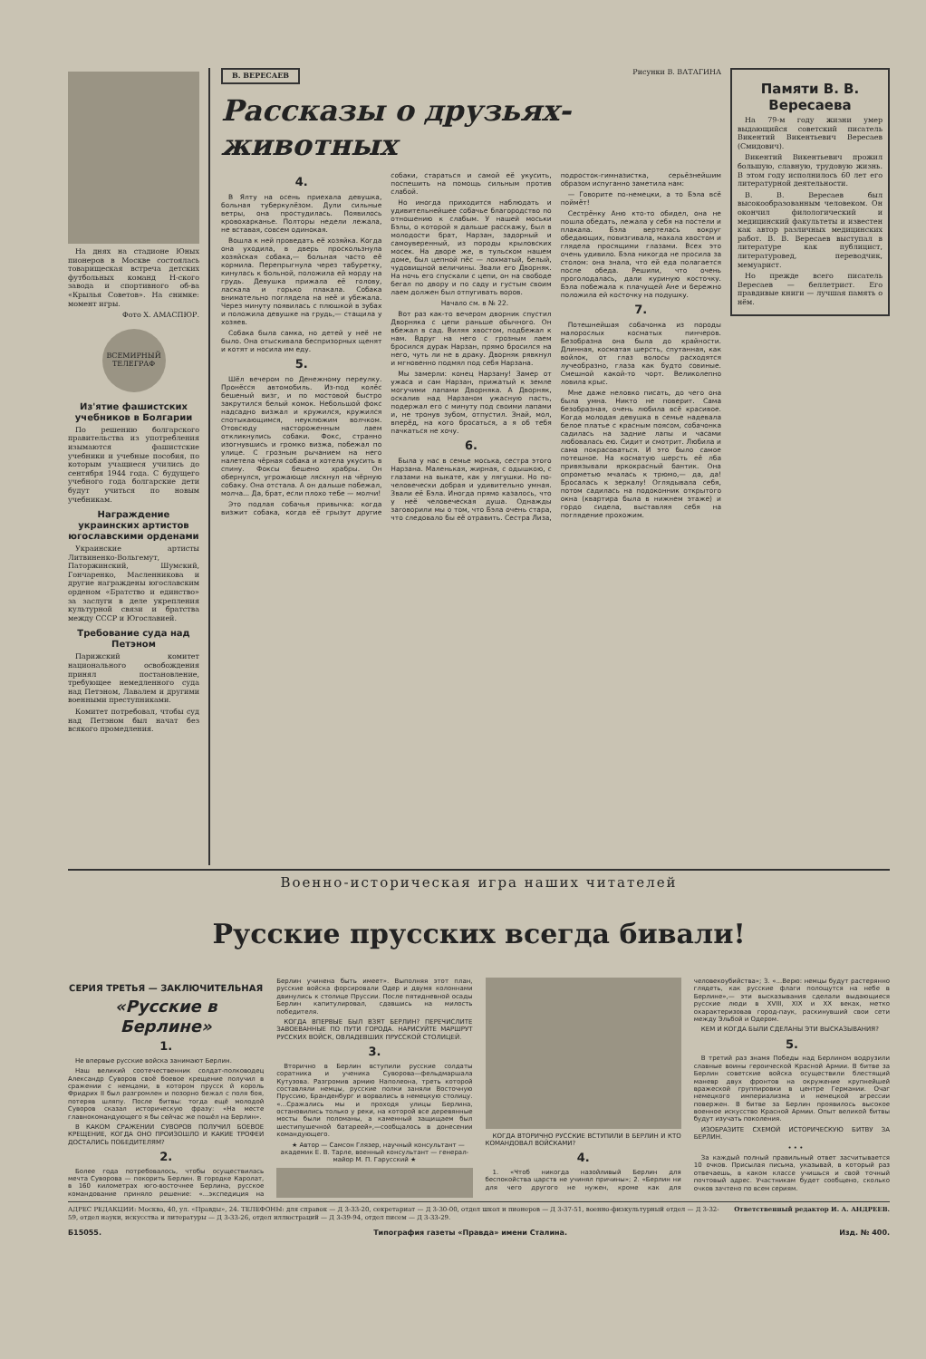На днях на стадионе Юных пионеров в Москве состоялась товарищеская встреча детских футбольных команд Н-ского завода и спортивного об-ва «Крылья Советов». На снимке: момент игры.
Фото Х. АМАСПЮР.
ВСЕМИРНЫЙ ТЕЛЕГРАФ
Из'ятие фашистских учебников в Болгарии
По решению болгарского правительства из употребления изымаются фашистские учебники и учебные пособия, по которым учащиеся учились до сентября 1944 года. С будущего учебного года болгарские дети будут учиться по новым учебникам.
Награждение украинских артистов югославскими орденами
Украинские артисты Литвиненко-Вольгемут, Паторжинский, Шумский, Гончаренко, Масленникова и другие награждены югославским орденом «Братство и единство» за заслуги в деле укрепления культурной связи и братства между СССР и Югославией.
Требование суда над Петэном
Парижский комитет национального освобождения принял постановление, требующее немедленного суда над Петэном, Лавалем и другими военными преступниками.
Комитет потребовал, чтобы суд над Петэном был начат без всякого промедления.
Памяти В. В. Вересаева
На 79-м году жизни умер выдающийся советский писатель Викентий Викентьевич Вересаев (Смидович).
Викентий Викентьевич прожил большую, славную, трудовую жизнь. В этом году исполнилось 60 лет его литературной деятельности.
В. В. Вересаев был высокообразованным человеком. Он окончил филологический и медицинский факультеты и известен как автор различных медицинских работ. В. В. Вересаев выступал в литературе как публицист, литературовед, переводчик, мемуарист.
Но прежде всего писатель Вересаев — беллетрист. Его правдивые книги — лучшая память о нём.
В. ВЕРЕСАЕВ Рисунки В. ВАТАГИНА
Рассказы о друзьях-животных
4.
В Ялту на осень приехала девушка, больная туберкулёзом. Дули сильные ветры, она простудилась. Появилось кровохарканье. Полторы недели лежала, не вставая, совсем одинокая.
Вошла к ней проведать её хозяйка. Когда она уходила, в дверь проскользнула хозяйская собака,— больная часто её кормила. Перепрыгнула через табуретку, кинулась к больной, положила ей морду на грудь. Девушка прижала её голову, ласкала и горько плакала. Собака внимательно поглядела на неё и убежала. Через минуту появилась с плюшкой в зубах и положила девушке на грудь,— стащила у хозяев.
Собака была самка, но детей у неё не было. Она отыскивала беспризорных щенят и котят и носила им еду.
5.
Шёл вечером по Денежному переулку. Пронёсся автомобиль. Из-под колёс бешеный визг, и по мостовой быстро закрутился белый комок. Небольшой фокс надсадно визжал и кружился, кружился спотыкающимся, неуклюжим волчком. Отовсюду настороженным лаем откликнулись собаки. Фокс, странно изогнувшись и громко визжа, побежал по улице. С грозным рычанием на него налетела чёрная собака и хотела укусить в спину. Фоксы бешено храбры. Он обернулся, угрожающе ляскнул на чёрную собаку. Она отстала. А он дальше побежал, молча... Да, брат, если плохо тебе — молчи!
Это подлая собачья привычка: когда визжит собака, когда её грызут другие собаки, стараться и самой её укусить, поспешить на помощь сильным против слабой.
Но иногда приходится наблюдать и удивительнейшее собачье благородство по отношению к слабым. У нашей моськи Бэлы, о которой я дальше расскажу, был в молодости брат, Нарзан, задорный и самоуверенный, из породы крыловских мосек. На дворе же, в тульском нашем доме, был цепной пёс — лохматый, белый, чудовищной величины. Звали его Дворняк. На ночь его спускали с цепи, он на свободе бегал по двору и по саду и густым своим лаем должен был отпугивать воров.
Начало см. в № 22.
Вот раз как-то вечером дворник спустил Дворняка с цепи раньше обычного. Он вбежал в сад. Виляя хвостом, подбежал к нам. Вдруг на него с грозным лаем бросился дурак Нарзан, прямо бросился на него, чуть ли не в драку. Дворняк рявкнул и мгновенно подмял под себя Нарзана.
Мы замерли: конец Нарзану! Замер от ужаса и сам Нарзан, прижатый к земле могучими лапами Дворняка. А Дворняк, оскалив над Нарзаном ужасную пасть, подержал его с минуту под своими лапами и, не тронув зубом, отпустил. Знай, мол, вперёд, на кого бросаться, а я об тебя пачкаться не хочу.
6.
Была у нас в семье моська, сестра этого Нарзана. Маленькая, жирная, с одышкою, с глазами на выкате, как у лягушки. Но по-человечески добрая и удивительно умная. Звали её Бэла. Иногда прямо казалось, что у неё человеческая душа. Однажды заговорили мы о том, что Бэла очень стара, что следовало бы её отравить. Сестра Лиза, подросток-гимназистка, серьёзнейшим образом испуганно заметила нам:
— Говорите по-немецки, а то Бэла всё поймёт!
Сестрёнку Аню кто-то обидел, она не пошла обедать, лежала у себя на постели и плакала. Бэла вертелась вокруг обедающих, повизгивала, махала хвостом и глядела просящими глазами. Всех это очень удивило. Бэла никогда не просила за столом: она знала, что ей еда полагается после обеда. Решили, что очень проголодалась, дали куриную косточку. Бэла побежала к плачущей Ане и бережно положила ей косточку на подушку.
7.
Потешнейшая собачонка из породы малорослых косматых пинчеров. Безобразна она была до крайности. Длинная, косматая шерсть, спутанная, как войлок, от глаз волосы расходятся лучеобразно, глаза как будто совиные. Смешной какой-то чорт. Великолепно ловила крыс.
Мне даже неловко писать, до чего она была умна. Никто не поверит. Сама безобразная, очень любила всё красивое. Когда молодая девушка в семье надевала белое платье с красным поясом, собачонка садилась на задние лапы и часами любовалась ею. Сидит и смотрит. Любила и сама покрасоваться. И это было самое потешное. На косматую шерсть её лба привязывали яркокрасный бантик. Она опрометью мчалась к трюмо,— да, да! Бросалась к зеркалу! Оглядывала себя, потом садилась на подоконник открытого окна (квартира была в нижнем этаже) и гордо сидела, выставляя себя на поглядение прохожим.
Военно-историческая игра наших читателей
Русские прусских всегда бивали!
СЕРИЯ ТРЕТЬЯ — ЗАКЛЮЧИТЕЛЬНАЯ
«Русские в Берлине»
1.
Не впервые русские войска занимают Берлин.
Наш великий соотечественник солдат-полководец Александр Суворов своё боевое крещение получил в сражении с немцами, в котором прусск й король Фридрих II был разгромлен и позорно бежал с поля боя, потеряв шляпу. После битвы: тогда ещё молодой Суворов сказал историческую фразу: «На месте главнокомандующего я бы сейчас же пошёл на Берлин».
В КАКОМ СРАЖЕНИИ СУВОРОВ ПОЛУЧИЛ БОЕВОЕ КРЕЩЕНИЕ, КОГДА ОНО ПРОИЗОШЛО И КАКИЕ ТРОФЕИ ДОСТАЛИСЬ ПОБЕДИТЕЛЯМ?
2.
Более года потребовалось, чтобы осуществилась мечта Суворова — покорить Берлин. В городке Каролат, в 160 километрах юго-восточнее Берлина, русское командование приняло решение: «...экспедиция на Берлин учинена быть имеет». Выполняя этот план, русские войска форсировали Одер и двумя колоннами двинулись к столице Пруссии. После пятидневной осады Берлин капитулировал, сдавшись на милость победителя.
КОГДА ВПЕРВЫЕ БЫЛ ВЗЯТ БЕРЛИН? ПЕРЕЧИСЛИТЕ ЗАВОЕВАННЫЕ ПО ПУТИ ГОРОДА. НАРИСУЙТЕ МАРШРУТ РУССКИХ ВОЙСК, ОВЛАДЕВШИХ ПРУССКОЙ СТОЛИЦЕЙ.
3.
Вторично в Берлин вступили русские солдаты соратника и ученика Суворова—фельдмаршала Кутузова. Разгромив армию Наполеона, треть которой составляли немцы, русские полки заняли Восточную Пруссию, Бранденбург и ворвались в немецкую столицу. «...Сражались мы и проходя улицы Берлина, остановились только у реки, на которой все деревянные мосты были поломаны, а каменный защищаем был шестипушечной батареей»,—сообщалось в донесении командующего.
★ Автор — Самсон Глязер, научный консультант — академик Е. В. Тарле, военный консультант — генерал-майор М. П. Гарусский ★
КОГДА ВТОРИЧНО РУССКИЕ ВСТУПИЛИ В БЕРЛИН И КТО КОМАНДОВАЛ ВОЙСКАМИ?
4.
1. «Чтоб никогда назойливый Берлин для беспокойства царств не учинял причины»; 2. «Берлин ни для чего другого не нужен, кроме как для человекоубийства»; 3. «...Верю: немцы будут растерянно глядеть, как русские флаги полощутся на небе в Берлине»,— эти высказывания сделали выдающиеся русские люди в XVIII, XIX и XX веках, метко охарактеризовав город-паук, раскинувший свои сети между Эльбой и Одером.
КЕМ И КОГДА БЫЛИ СДЕЛАНЫ ЭТИ ВЫСКАЗЫВАНИЯ?
5.
В третий раз знамя Победы над Берлином водрузили славные воины героической Красной Армии. В битве за Берлин советские войска осуществили блестящий маневр двух фронтов на окружение крупнейшей вражеской группировки в центре Германии. Очаг немецкого империализма и немецкой агрессии повержен. В битве за Берлин проявилось высокое военное искусство Красной Армии. Опыт великой битвы будут изучать поколения.
ИЗОБРАЗИТЕ СХЕМОЙ ИСТОРИЧЕСКУЮ БИТВУ ЗА БЕРЛИН.
• • •
За каждый полный правильный ответ засчитывается 10 очков. Присылая письма, указывай, в который раз отвечаешь, в каком классе учишься и свой точный почтовый адрес. Участникам будет сообщено, сколько очков зачтено по всем сериям.
АДРЕС РЕДАКЦИИ: Москва, 40, ул. «Правды», 24. ТЕЛЕФОНЫ: для справок — Д 3-33-20, секретариат — Д 3-30-00, отдел школ и пионеров — Д 3-37-51, военно-физкультурный отдел — Д 3-32-59, отдел науки, искусства и литературы — Д 3-33-26, отдел иллюстраций — Д 3-39-94, отдел писем — Д 3-33-29. Ответственный редактор И. А. АНДРЕЕВ.
Б15055. Типография газеты «Правда» имени Сталина. Изд. № 400.